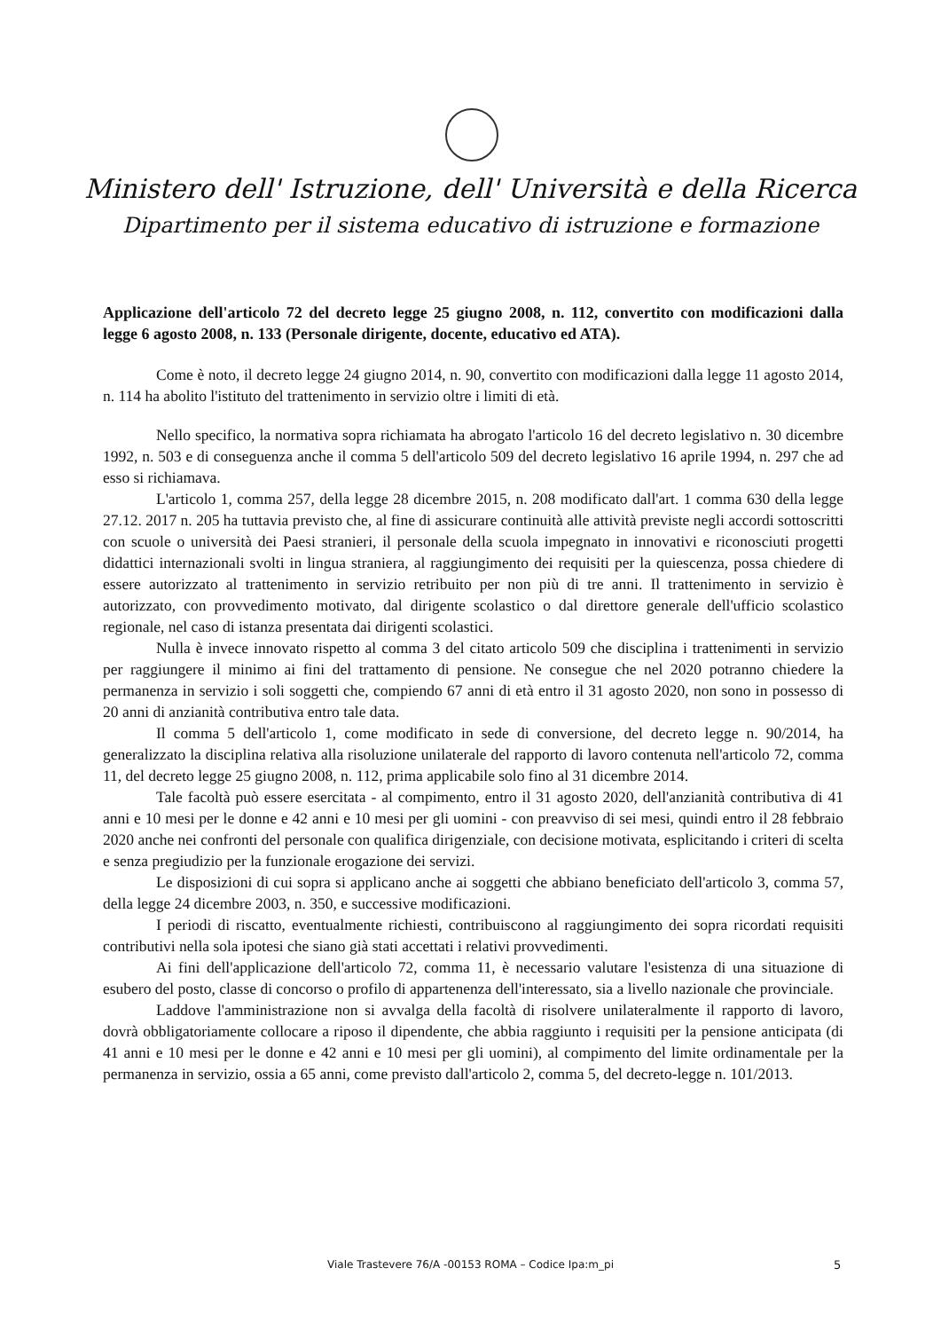Ministero dell' Istruzione, dell' Università e della Ricerca
Dipartimento per il sistema educativo di istruzione e formazione
Applicazione dell'articolo 72 del decreto legge 25 giugno 2008, n. 112, convertito con modificazioni dalla legge 6 agosto 2008, n. 133 (Personale dirigente, docente, educativo ed ATA).
Come è noto, il decreto legge 24 giugno 2014, n. 90, convertito con modificazioni dalla legge 11 agosto 2014, n. 114 ha abolito l'istituto del trattenimento in servizio oltre i limiti di età.
Nello specifico, la normativa sopra richiamata ha abrogato l'articolo 16 del decreto legislativo n. 30 dicembre 1992, n. 503 e di conseguenza anche il comma 5 dell'articolo 509 del decreto legislativo 16 aprile 1994, n. 297 che ad esso si richiamava.
L'articolo 1, comma 257, della legge 28 dicembre 2015, n. 208 modificato dall'art. 1 comma 630 della legge 27.12. 2017 n. 205 ha tuttavia previsto che, al fine di assicurare continuità alle attività previste negli accordi sottoscritti con scuole o università dei Paesi stranieri, il personale della scuola impegnato in innovativi e riconosciuti progetti didattici internazionali svolti in lingua straniera, al raggiungimento dei requisiti per la quiescenza, possa chiedere di essere autorizzato al trattenimento in servizio retribuito per non più di tre anni. Il trattenimento in servizio è autorizzato, con provvedimento motivato, dal dirigente scolastico o dal direttore generale dell'ufficio scolastico regionale, nel caso di istanza presentata dai dirigenti scolastici.
Nulla è invece innovato rispetto al comma 3 del citato articolo 509 che disciplina i trattenimenti in servizio per raggiungere il minimo ai fini del trattamento di pensione. Ne consegue che nel 2020 potranno chiedere la permanenza in servizio i soli soggetti che, compiendo 67 anni di età entro il 31 agosto 2020, non sono in possesso di 20 anni di anzianità contributiva entro tale data.
Il comma 5 dell'articolo 1, come modificato in sede di conversione, del decreto legge n. 90/2014, ha generalizzato la disciplina relativa alla risoluzione unilaterale del rapporto di lavoro contenuta nell'articolo 72, comma 11, del decreto legge 25 giugno 2008, n. 112, prima applicabile solo fino al 31 dicembre 2014.
Tale facoltà può essere esercitata - al compimento, entro il 31 agosto 2020, dell'anzianità contributiva di 41 anni e 10 mesi per le donne e 42 anni e 10 mesi per gli uomini - con preavviso di sei mesi, quindi entro il 28 febbraio 2020 anche nei confronti del personale con qualifica dirigenziale, con decisione motivata, esplicitando i criteri di scelta e senza pregiudizio per la funzionale erogazione dei servizi.
Le disposizioni di cui sopra si applicano anche ai soggetti che abbiano beneficiato dell'articolo 3, comma 57, della legge 24 dicembre 2003, n. 350, e successive modificazioni.
I periodi di riscatto, eventualmente richiesti, contribuiscono al raggiungimento dei sopra ricordati requisiti contributivi nella sola ipotesi che siano già stati accettati i relativi provvedimenti.
Ai fini dell'applicazione dell'articolo 72, comma 11, è necessario valutare l'esistenza di una situazione di esubero del posto, classe di concorso o profilo di appartenenza dell'interessato, sia a livello nazionale che provinciale.
Laddove l'amministrazione non si avvalga della facoltà di risolvere unilateralmente il rapporto di lavoro, dovrà obbligatoriamente collocare a riposo il dipendente, che abbia raggiunto i requisiti per la pensione anticipata (di 41 anni e 10 mesi per le donne e 42 anni e 10 mesi per gli uomini), al compimento del limite ordinamentale per la permanenza in servizio, ossia a 65 anni, come previsto dall'articolo 2, comma 5, del decreto-legge n. 101/2013.
Viale Trastevere 76/A -00153 ROMA – Codice Ipa:m_pi 5